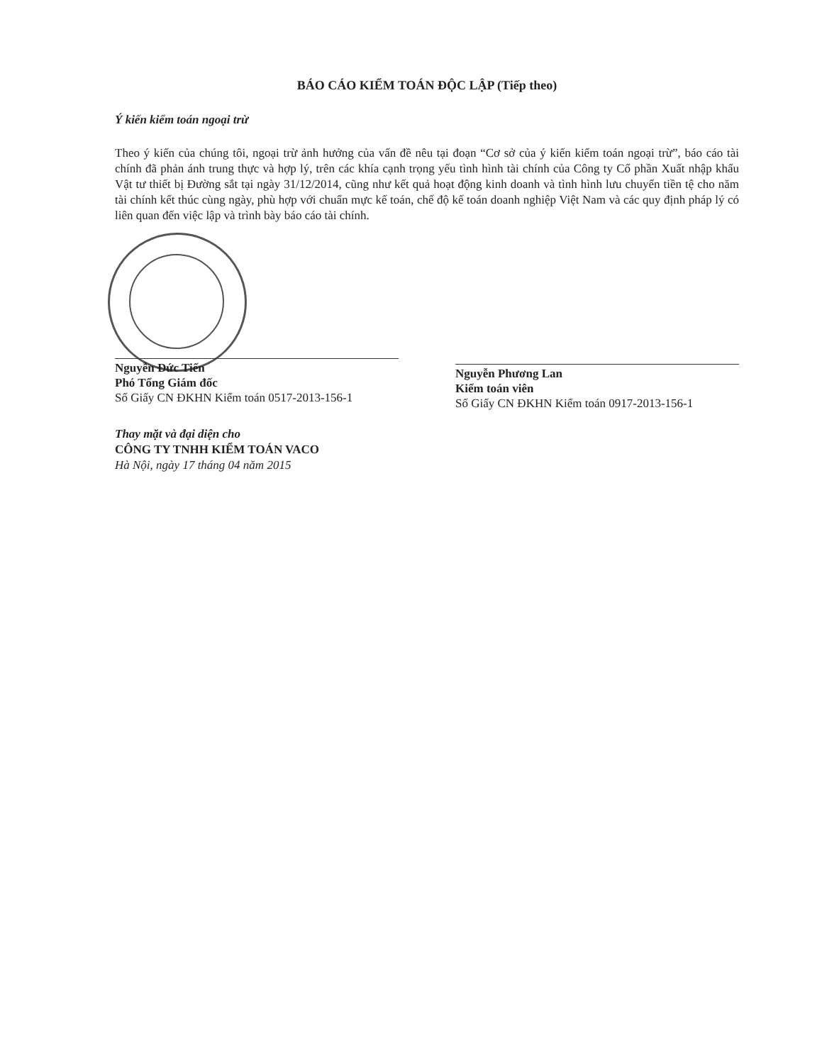BÁO CÁO KIỂM TOÁN ĐỘC LẬP (Tiếp theo)
Ý kiến kiểm toán ngoại trừ
Theo ý kiến của chúng tôi, ngoại trừ ảnh hưởng của vấn đề nêu tại đoạn “Cơ sở của ý kiến kiểm toán ngoại trừ”, báo cáo tài chính đã phản ánh trung thực và hợp lý, trên các khía cạnh trọng yếu tình hình tài chính của Công ty Cổ phần Xuất nhập khẩu Vật tư thiết bị Đường sắt tại ngày 31/12/2014, cũng như kết quả hoạt động kinh doanh và tình hình lưu chuyển tiền tệ cho năm tài chính kết thúc cùng ngày, phù hợp với chuẩn mực kế toán, chế độ kế toán doanh nghiệp Việt Nam và các quy định pháp lý có liên quan đến việc lập và trình bày báo cáo tài chính.
Nguyễn Đức Tiến
Phó Tổng Giám đốc
Số Giấy CN ĐKHN Kiểm toán 0517-2013-156-1
Nguyễn Phương Lan
Kiểm toán viên
Số Giấy CN ĐKHN Kiểm toán 0917-2013-156-1
Thay mặt và đại diện cho
CÔNG TY TNHH KIỂM TOÁN VACO
Hà Nội, ngày 17 tháng 04 năm 2015